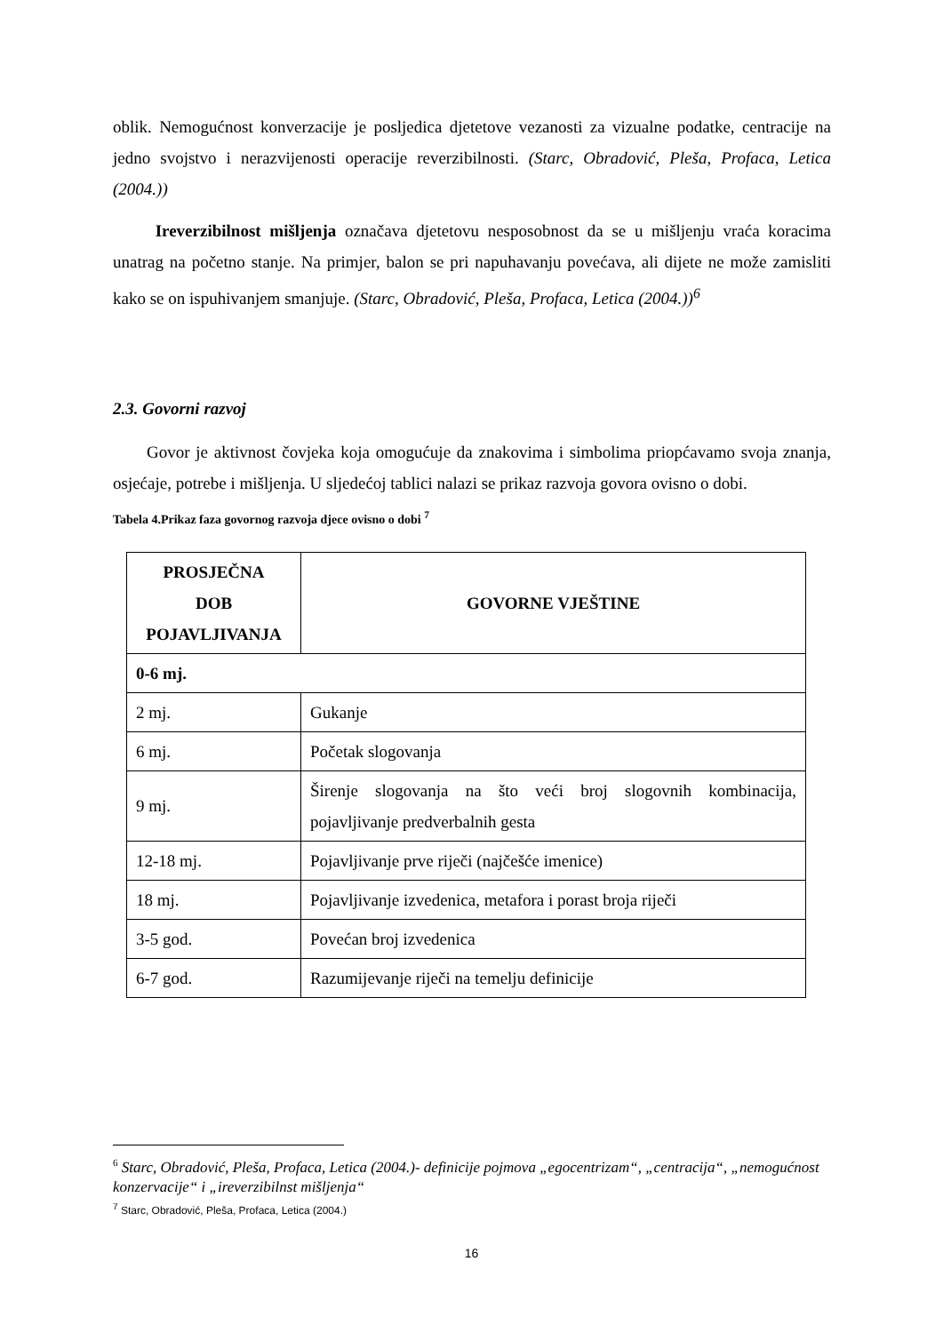oblik. Nemogućnost konverzacije je posljedica djetetove vezanosti za vizualne podatke, centracije na jedno svojstvo i nerazvijenosti operacije reverzibilnosti. (Starc, Obradović, Pleša, Profaca, Letica (2004.))
Ireverzibilnost mišljenja označava djetetovu nesposobnost da se u mišljenju vraća koracima unatrag na početno stanje. Na primjer, balon se pri napuhavanju povećava, ali dijete ne može zamisliti kako se on ispuhivanjem smanjuje. (Starc, Obradović, Pleša, Profaca, Letica (2004.))<sup>6</sup>
2.3. Govorni razvoj
Govor je aktivnost čovjeka koja omogućuje da znakovima i simbolima priopćavamo svoja znanja, osjećaje, potrebe i mišljenja. U sljedećoj tablici nalazi se prikaz razvoja govora ovisno o dobi.
Tabela 4.Prikaz faza govornog razvoja djece ovisno o dobi <sup>7</sup>
| PROSJEČNA DOB POJAVLJIVANJA | GOVORNE VJEŠTINE |
| --- | --- |
| 0-6 mj. | |
| 2 mj. | Gukanje |
| 6 mj. | Početak slogovanja |
| 9 mj. | Širenje slogovanja na što veći broj slogovnih kombinacija, pojavljivanje predverbalnih gesta |
| 12-18 mj. | Pojavljivanje prve riječi (najčešće imenice) |
| 18 mj. | Pojavljivanje izvedenica, metafora i porast broja riječi |
| 3-5 god. | Povećan broj izvedenica |
| 6-7 god. | Razumijevanje riječi na temelju definicije |
<sup>6</sup> Starc, Obradović, Pleša, Profaca, Letica (2004.)- definicije pojmova „egocentrizam“, „centracija“, „nemogućnost konzervacije“ i „ireverzibilnst mišljenja“
<sup>7</sup> Starc, Obradović, Pleša, Profaca, Letica (2004.)
16